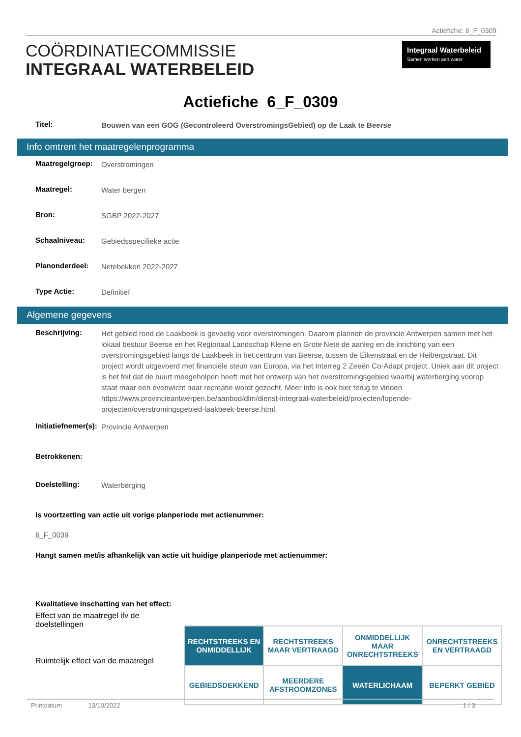Actiefiche: 6_F_0309
COÖRDINATIECOMMISSIE
INTEGRAAL WATERBELEID
Integraal Waterbeleid
Samen werken aan water
Actiefiche 6_F_0309
Titel:
Bouwen van een GOG (Gecontroleerd OverstromingsGebied) op de Laak te Beerse
Info omtrent het maatregelenprogramma
Maatregelgroep:
Overstromingen
Maatregel:
Water bergen
Bron:
SGBP 2022-2027
Schaalniveau:
Gebiedsspecifieke actie
Planonderdeel:
Netebekken 2022-2027
Type Actie:
Definitief
Algemene gegevens
Beschrijving:
Het gebied rond de Laakbeek is gevoelig voor overstromingen. Daarom plannen de provincie Antwerpen samen met het lokaal bestuur Beerse en het Regionaal Landschap Kleine en Grote Nete de aanleg en de inrichting van een overstromingsgebied langs de Laakbeek in het centrum van Beerse, tussen de Eikenstraat en de Heibergstraat. Dit project wordt uitgevoerd met financiële steun van Europa, via het Interreg 2 Zeeën Co-Adapt project. Uniek aan dit project is het feit dat de buurt meegeholpen heeft met het ontwerp van het overstromingsgebied waarbij waterberging voorop staat maar een evenwicht naar recreatie wordt gezocht. Meer info is ook hier terug te vinden https://www.provincieantwerpen.be/aanbod/dlm/dienst-integraal-waterbeleid/projecten/lopende-projecten/overstromingsgebied-laakbeek-beerse.html.
Initiatiefnemer(s):
Provincie Antwerpen
Betrokkenen:
Doelstelling:
Waterberging
Is voortzetting van actie uit vorige planperiode met actienummer:
6_F_0039
Hangt samen met/is afhankelijk van actie uit huidige planperiode met actienummer:
Kwalitatieve inschatting van het effect:
Effect van de maatregel ifv de
doelstellingen
Ruimtelijk effect van de maatregel
| RECHTSTREEKS EN ONMIDDELLIJK | RECHTSTREEKS MAAR VERTRAAGD | ONMIDDELLIJK MAAR ONRECHTSTREEKS | ONRECHTSTREEKS EN VERTRAAGD |
| GEBIEDSDEKKEND | MEERDERE AFSTROOMZONES | WATERLICHAAM | BEPERKT GEBIED |
Printdatum 13/10/2022 1 / 3